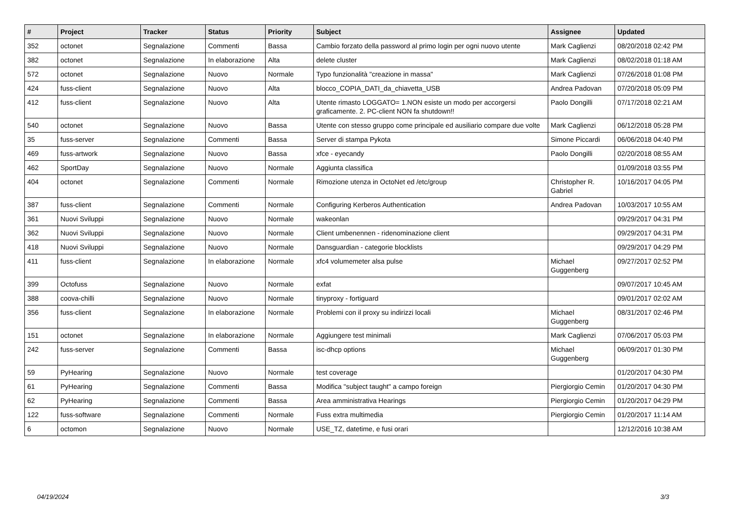| # | Project | Tracker | Status | Priority | Subject | Assignee | Updated |
| --- | --- | --- | --- | --- | --- | --- | --- |
| 352 | octonet | Segnalazione | Commenti | Bassa | Cambio forzato della password al primo login per ogni nuovo utente | Mark Caglienzi | 08/20/2018 02:42 PM |
| 382 | octonet | Segnalazione | In elaborazione | Alta | delete cluster | Mark Caglienzi | 08/02/2018 01:18 AM |
| 572 | octonet | Segnalazione | Nuovo | Normale | Typo funzionalità "creazione in massa" | Mark Caglienzi | 07/26/2018 01:08 PM |
| 424 | fuss-client | Segnalazione | Nuovo | Alta | blocco_COPIA_DATI_da_chiavetta_USB | Andrea Padovan | 07/20/2018 05:09 PM |
| 412 | fuss-client | Segnalazione | Nuovo | Alta | Utente rimasto LOGGATO= 1.NON esiste un modo per accorgersi graficamente. 2. PC-client NON fa shutdown!! | Paolo Dongilli | 07/17/2018 02:21 AM |
| 540 | octonet | Segnalazione | Nuovo | Bassa | Utente con stesso gruppo come principale ed ausiliario compare due volte | Mark Caglienzi | 06/12/2018 05:28 PM |
| 35 | fuss-server | Segnalazione | Commenti | Bassa | Server di stampa Pykota | Simone Piccardi | 06/06/2018 04:40 PM |
| 469 | fuss-artwork | Segnalazione | Nuovo | Bassa | xfce - eyecandy | Paolo Dongilli | 02/20/2018 08:55 AM |
| 462 | SportDay | Segnalazione | Nuovo | Normale | Aggiunta classifica | | 01/09/2018 03:55 PM |
| 404 | octonet | Segnalazione | Commenti | Normale | Rimozione utenza in OctoNet ed /etc/group | Christopher R. Gabriel | 10/16/2017 04:05 PM |
| 387 | fuss-client | Segnalazione | Commenti | Normale | Configuring Kerberos Authentication | Andrea Padovan | 10/03/2017 10:55 AM |
| 361 | Nuovi Sviluppi | Segnalazione | Nuovo | Normale | wakeonlan | | 09/29/2017 04:31 PM |
| 362 | Nuovi Sviluppi | Segnalazione | Nuovo | Normale | Client umbenennen - ridenominazione client | | 09/29/2017 04:31 PM |
| 418 | Nuovi Sviluppi | Segnalazione | Nuovo | Normale | Dansguardian - categorie blocklists | | 09/29/2017 04:29 PM |
| 411 | fuss-client | Segnalazione | In elaborazione | Normale | xfc4 volumemeter alsa pulse | Michael Guggenberg | 09/27/2017 02:52 PM |
| 399 | Octofuss | Segnalazione | Nuovo | Normale | exfat | | 09/07/2017 10:45 AM |
| 388 | coova-chilli | Segnalazione | Nuovo | Normale | tinyproxy - fortiguard | | 09/01/2017 02:02 AM |
| 356 | fuss-client | Segnalazione | In elaborazione | Normale | Problemi con il proxy su indirizzi locali | Michael Guggenberg | 08/31/2017 02:46 PM |
| 151 | octonet | Segnalazione | In elaborazione | Normale | Aggiungere test minimali | Mark Caglienzi | 07/06/2017 05:03 PM |
| 242 | fuss-server | Segnalazione | Commenti | Bassa | isc-dhcp options | Michael Guggenberg | 06/09/2017 01:30 PM |
| 59 | PyHearing | Segnalazione | Nuovo | Normale | test coverage | | 01/20/2017 04:30 PM |
| 61 | PyHearing | Segnalazione | Commenti | Bassa | Modifica "subject taught" a campo foreign | Piergiorgio Cemin | 01/20/2017 04:30 PM |
| 62 | PyHearing | Segnalazione | Commenti | Bassa | Area amministrativa Hearings | Piergiorgio Cemin | 01/20/2017 04:29 PM |
| 122 | fuss-software | Segnalazione | Commenti | Normale | Fuss extra multimedia | Piergiorgio Cemin | 01/20/2017 11:14 AM |
| 6 | octomon | Segnalazione | Nuovo | Normale | USE_TZ, datetime, e fusi orari | | 12/12/2016 10:38 AM |
04/19/2024 3/3